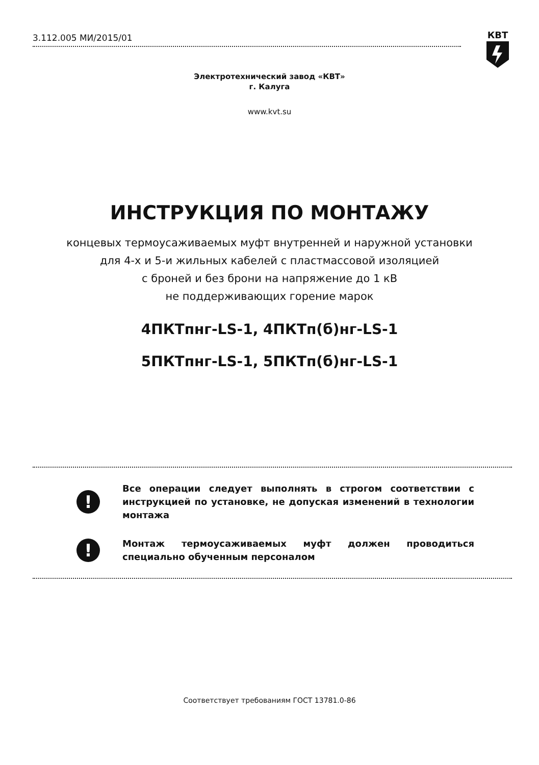3.112.005 МИ/2015/01 КВТ
Электротехнический завод «КВТ»
г. Калуга
www.kvt.su
ИНСТРУКЦИЯ ПО МОНТАЖУ
концевых термоусаживаемых муфт внутренней и наружной установки
для 4-х и 5-и жильных кабелей с пластмассовой изоляцией
с броней и без брони на напряжение до 1 кВ
не поддерживающих горение марок
4ПКТпнг-LS-1, 4ПКТп(б)нг-LS-1
5ПКТпнг-LS-1, 5ПКТп(б)нг-LS-1
!
Все операции следует выполнять в строгом соответствии с инструкцией по установке, не допуская изменений в технологии монтажа
!
Монтаж термоусаживаемых муфт должен проводиться специально обученным персоналом
Соответствует требованиям ГОСТ 13781.0-86